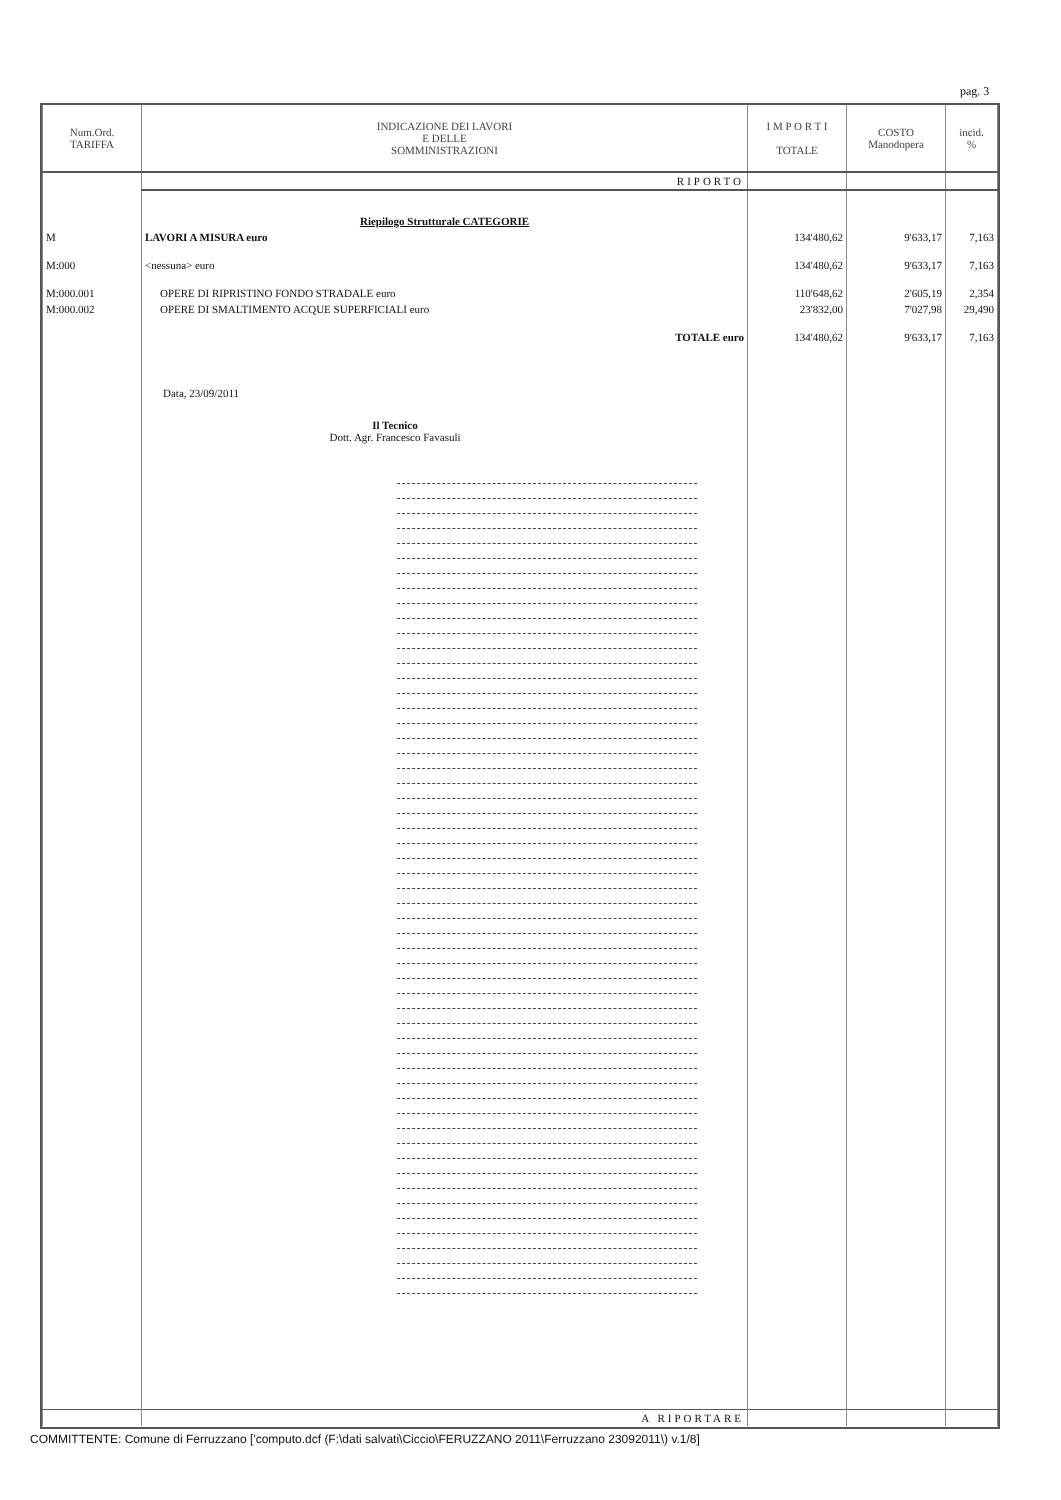pag. 3
| Num.Ord. TARIFFA | INDICAZIONE DEI LAVORI E DELLE SOMMINISTRAZIONI | I M P O R T I TOTALE | COSTO Manodopera | incid. % |
| --- | --- | --- | --- | --- |
| | RIPORTO | | | |
| | Riepilogo Strutturale CATEGORIE | | | |
| M | LAVORI A MISURA euro | 134'480,62 | 9'633,17 | 7,163 |
| M:000 | <nessuna> euro | 134'480,62 | 9'633,17 | 7,163 |
| M:000.001 | OPERE DI RIPRISTINO FONDO STRADALE euro | 110'648,62 | 2'605,19 | 2,354 |
| M:000.002 | OPERE DI SMALTIMENTO ACQUE SUPERFICIALI euro | 23'832,00 | 7'027,98 | 29,490 |
| | TOTALE euro | 134'480,62 | 9'633,17 | 7,163 |
| | Data, 23/09/2011 Il Tecnico Dott. Agr. Francesco Favasuli | | | |
| | A RIPORTARE | | | |
COMMITTENTE: Comune di Ferruzzano ['computo.dcf (F:\dati salvati\Ciccio\FERUZZANO 2011\Ferruzzano 23092011\) v.1/8]